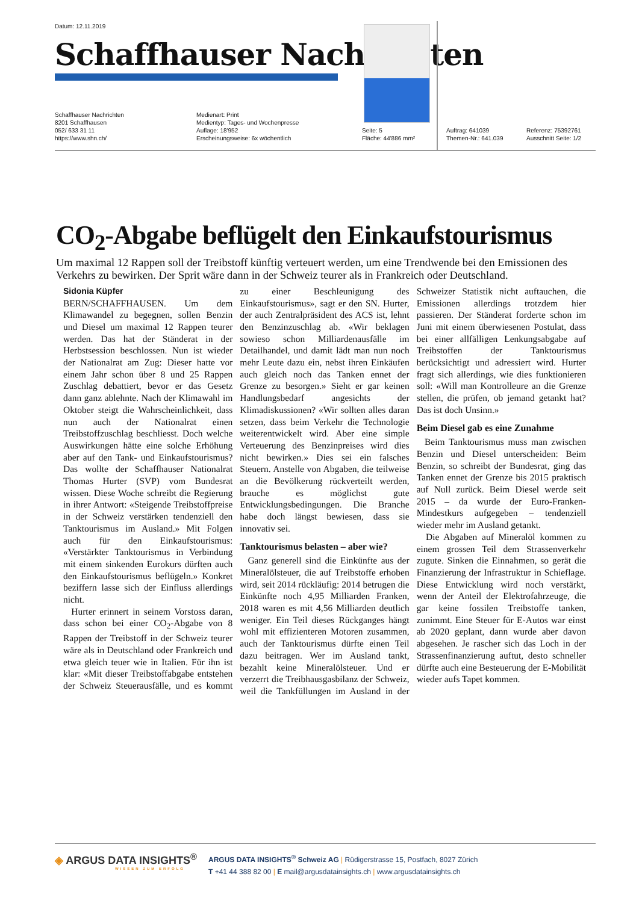Datum: 12.11.2019
Schaffhauser Nachrichten
Schaffhauser Nachrichten
8201 Schaffhausen
052/ 633 31 11
https://www.shn.ch/
Medienart: Print
Medientyp: Tages- und Wochenpresse
Auflage: 18'952
Erscheinungsweise: 6x wöchentlich
Seite: 5
Fläche: 44'886 mm²
Auftrag: 641039
Themen-Nr.: 641.039
Referenz: 75392761
Ausschnitt Seite: 1/2
CO<sub>2</sub>-Abgabe beflügelt den Einkaufstourismus
Um maximal 12 Rappen soll der Treibstoff künftig verteuert werden, um eine Trendwende bei den Emissionen des Verkehrs zu bewirken. Der Sprit wäre dann in der Schweiz teurer als in Frankreich oder Deutschland.
Sidonia Küpfer
BERN/SCHAFFHAUSEN. Um dem Klimawandel zu begegnen, sollen Benzin und Diesel um maximal 12 Rappen teurer werden. Das hat der Ständerat in der Herbstsession beschlossen. Nun ist wieder der Nationalrat am Zug: Dieser hatte vor einem Jahr schon über 8 und 25 Rappen Zuschlag debattiert, bevor er das Gesetz dann ganz ablehnte. Nach der Klimawahl im Oktober steigt die Wahrscheinlichkeit, dass nun auch der Nationalrat einen Treibstoffzuschlag beschliesst. Doch welche Auswirkungen hätte eine solche Erhöhung aber auf den Tank- und Einkaufstourismus? Das wollte der Schaffhauser Nationalrat Thomas Hurter (SVP) vom Bundesrat wissen. Diese Woche schreibt die Regierung in ihrer Antwort: «Steigende Treibstoffpreise in der Schweiz verstärken tendenziell den Tanktourismus im Ausland.» Mit Folgen auch für den Einkaufstourismus: «Verstärkter Tanktourismus in Verbindung mit einem sinkenden Eurokurs dürften auch den Einkaufstourismus beflügeln.» Konkret beziffern lasse sich der Einfluss allerdings nicht.
Hurter erinnert in seinem Vorstoss daran, dass schon bei einer CO<sub>2</sub>-Abgabe von 8 Rappen der Treibstoff in der Schweiz teurer wäre als in Deutschland oder Frankreich und etwa gleich teuer wie in Italien. Für ihn ist klar: «Mit dieser Treibstoffabgabe entstehen der Schweiz Steuerausfälle, und es kommt zu einer Beschleunigung des Einkaufstourismus», sagt er den SN. Hurter, der auch Zentralpräsident des ACS ist, lehnt den Benzinzuschlag ab. «Wir beklagen sowieso schon Milliardenausfälle im Detailhandel, und damit lädt man nun noch mehr Leute dazu ein, nebst ihren Einkäufen auch gleich noch das Tanken ennet der Grenze zu besorgen.» Sieht er gar keinen Handlungsbedarf angesichts der Klimadiskussionen? «Wir sollten alles daran setzen, dass beim Verkehr die Technologie weiterentwickelt wird. Aber eine simple Verteuerung des Benzinpreises wird dies nicht bewirken.» Dies sei ein falsches Steuern. Anstelle von Abgaben, die teilweise an die Bevölkerung rückverteilt werden, brauche es möglichst gute Entwicklungsbedingungen. Die Branche habe doch längst bewiesen, dass sie innovativ sei.
Tanktourismus belasten – aber wie?
Ganz generell sind die Einkünfte aus der Mineralölsteuer, die auf Treibstoffe erhoben wird, seit 2014 rückläufig: 2014 betrugen die Einkünfte noch 4,95 Milliarden Franken, 2018 waren es mit 4,56 Milliarden deutlich weniger. Ein Teil dieses Rückganges hängt wohl mit effizienteren Motoren zusammen, auch der Tanktourismus dürfte einen Teil dazu beitragen. Wer im Ausland tankt, bezahlt keine Mineralölsteuer. Und er verzerrt die Treibhausgasbilanz der Schweiz, weil die Tankfüllungen im Ausland in der Schweizer Statistik nicht auftauchen, die Emissionen allerdings trotzdem hier passieren. Der Ständerat forderte schon im Juni mit einem überwiesenen Postulat, dass bei einer allfälligen Lenkungsabgabe auf Treibstoffen der Tanktourismus berücksichtigt und adressiert wird. Hurter fragt sich allerdings, wie dies funktionieren soll: «Will man Kontrolleure an die Grenze stellen, die prüfen, ob jemand getankt hat? Das ist doch Unsinn.»
Beim Diesel gab es eine Zunahme
Beim Tanktourismus muss man zwischen Benzin und Diesel unterscheiden: Beim Benzin, so schreibt der Bundesrat, ging das Tanken ennet der Grenze bis 2015 praktisch auf Null zurück. Beim Diesel werde seit 2015 – da wurde der Euro-Franken-Mindestkurs aufgegeben – tendenziell wieder mehr im Ausland getankt.
Die Abgaben auf Mineralöl kommen zu einem grossen Teil dem Strassenverkehr zugute. Sinken die Einnahmen, so gerät die Finanzierung der Infrastruktur in Schieflage. Diese Entwicklung wird noch verstärkt, wenn der Anteil der Elektrofahrzeuge, die gar keine fossilen Treibstoffe tanken, zunimmt. Eine Steuer für E-Autos war einst ab 2020 geplant, dann wurde aber davon abgesehen. Je rascher sich das Loch in der Strassenfinanzierung auftut, desto schneller dürfte auch eine Besteuerung der E-Mobilität wieder aufs Tapet kommen.
◈ ARGUS DATA INSIGHTS<sup>®</sup>
WISSEN ZUM ERFOLG
ARGUS DATA INSIGHTS<sup>®</sup> Schweiz AG | Rüdigerstrasse 15, Postfach, 8027 Zürich
T +41 44 388 82 00 | E mail@argusdatainsights.ch | www.argusdatainsights.ch